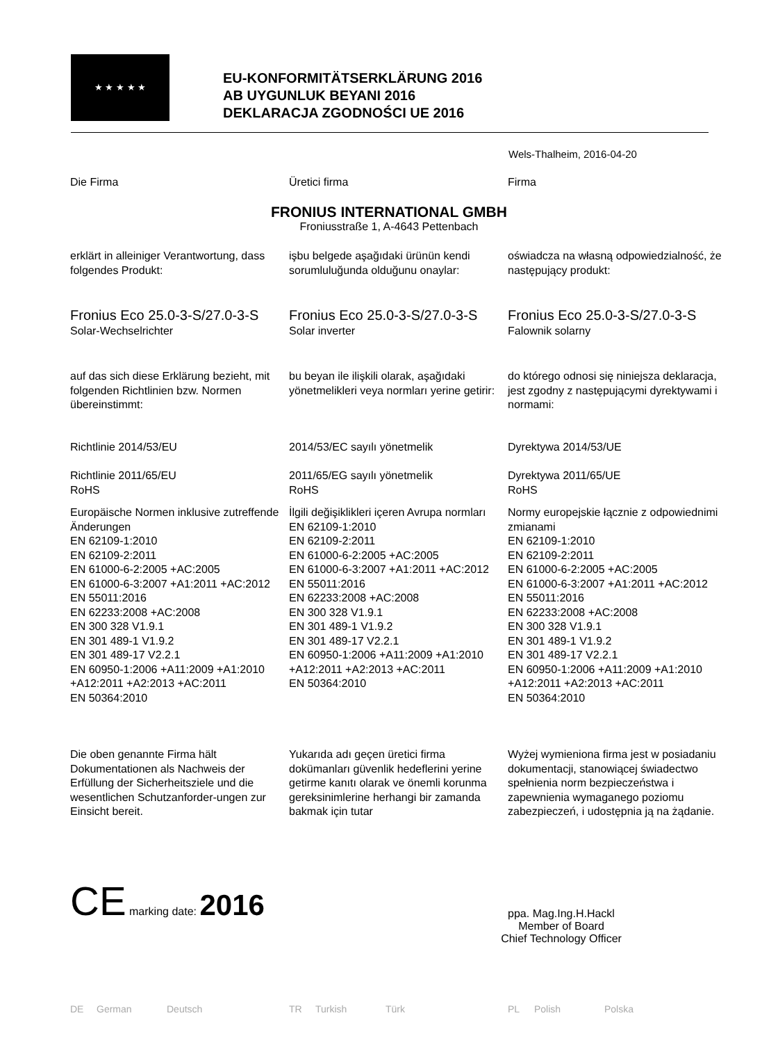★ ★ ★ ★ ★
EU-KONFORMITÄTSERKLÄRUNG 2016
AB UYGUNLUK BEYANI 2016
DEKLARACJA ZGODNOŚCI UE 2016
Wels-Thalheim, 2016-04-20
Die Firma Üretici firma Firma
FRONIUS INTERNATIONAL GMBH
Froniusstraße 1, A-4643 Pettenbach
erklärt in alleiniger Verantwortung, dass folgendes Produkt:
işbu belgede aşağıdaki ürünün kendi sorumluluğunda olduğunu onaylar:
oświadcza na własną odpowiedzialność, że następujący produkt:
Fronius Eco 25.0-3-S/27.0-3-S
Solar-Wechselrichter
Fronius Eco 25.0-3-S/27.0-3-S
Solar inverter
Fronius Eco 25.0-3-S/27.0-3-S
Falownik solarny
auf das sich diese Erklärung bezieht, mit folgenden Richtlinien bzw. Normen übereinstimmt:
bu beyan ile ilişkili olarak, aşağıdaki yönetmelikleri veya normları yerine getirir:
do którego odnosi się niniejsza deklaracja, jest zgodny z następującymi dyrektywami i normami:
Richtlinie 2014/53/EU
Richtlinie 2011/65/EU
RoHS
2014/53/EC sayılı yönetmelik
2011/65/EG sayılı yönetmelik
RoHS
Dyrektywa 2014/53/UE
Dyrektywa 2011/65/UE
RoHS
Europäische Normen inklusive zutreffende Änderungen
EN 62109-1:2010
EN 62109-2:2011
EN 61000-6-2:2005 +AC:2005
EN 61000-6-3:2007 +A1:2011 +AC:2012
EN 55011:2016
EN 62233:2008 +AC:2008
EN 300 328 V1.9.1
EN 301 489-1 V1.9.2
EN 301 489-17 V2.2.1
EN 60950-1:2006 +A11:2009 +A1:2010 +A12:2011 +A2:2013 +AC:2011
EN 50364:2010
İlgili değişiklikleri içeren Avrupa normları
EN 62109-1:2010
EN 62109-2:2011
EN 61000-6-2:2005 +AC:2005
EN 61000-6-3:2007 +A1:2011 +AC:2012
EN 55011:2016
EN 62233:2008 +AC:2008
EN 300 328 V1.9.1
EN 301 489-1 V1.9.2
EN 301 489-17 V2.2.1
EN 60950-1:2006 +A11:2009 +A1:2010 +A12:2011 +A2:2013 +AC:2011
EN 50364:2010
Normy europejskie łącznie z odpowiednimi zmianami
EN 62109-1:2010
EN 62109-2:2011
EN 61000-6-2:2005 +AC:2005
EN 61000-6-3:2007 +A1:2011 +AC:2012
EN 55011:2016
EN 62233:2008 +AC:2008
EN 300 328 V1.9.1
EN 301 489-1 V1.9.2
EN 301 489-17 V2.2.1
EN 60950-1:2006 +A11:2009 +A1:2010 +A12:2011 +A2:2013 +AC:2011
EN 50364:2010
Die oben genannte Firma hält Dokumentationen als Nachweis der Erfüllung der Sicherheitsziele und die wesentlichen Schutzanforder-ungen zur Einsicht bereit.
Yukarıda adı geçen üretici firma dokümanları güvenlik hedeflerini yerine getirme kanıtı olarak ve önemli korunma gereksinimlerine herhangi bir zamanda bakmak için tutar
Wyżej wymieniona firma jest w posiadaniu dokumentacji, stanowiącej świadectwo spełnienia norm bezpieczeństwa i zapewnienia wymaganego poziomu zabezpieczeń, i udostępnia ją na żądanie.
CE marking date: 2016
ppa. Mag.Ing.H.Hackl
Member of Board
Chief Technology Officer
DE German Deutsch TR Turkish Türk PL Polish Polska